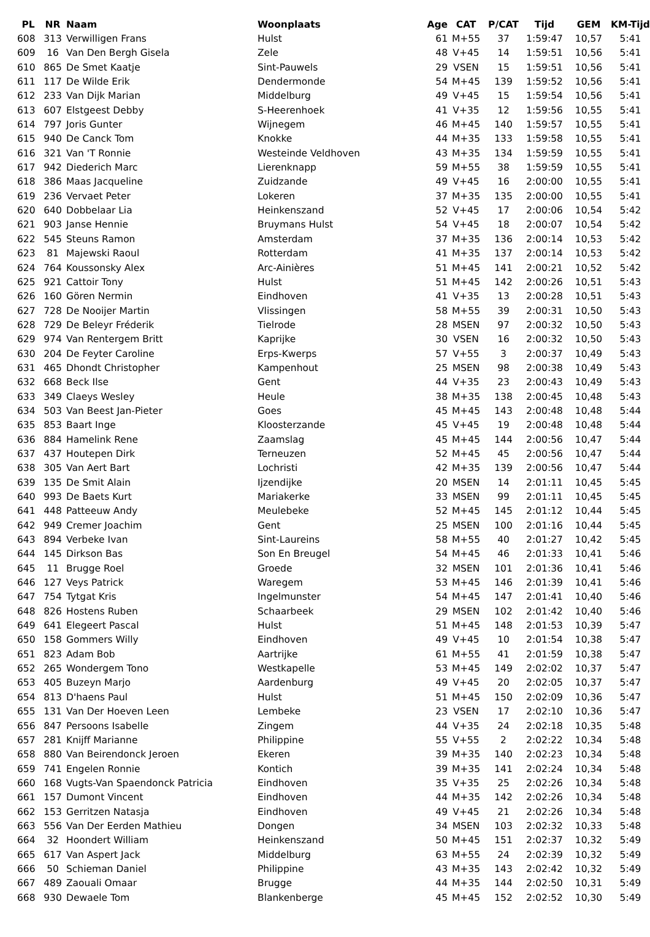| PL | NR | Naam | Woonplaats | Age | CAT | P/CAT | Tijd | GEM | KM-Tijd |
| --- | --- | --- | --- | --- | --- | --- | --- | --- | --- |
| 608 | 313 | Verwilligen Frans | Hulst | 61 | M+55 | 37 | 1:59:47 | 10,57 | 5:41 |
| 609 | 16 | Van Den Bergh Gisela | Zele | 48 | V+45 | 14 | 1:59:51 | 10,56 | 5:41 |
| 610 | 865 | De Smet Kaatje | Sint-Pauwels | 29 | VSEN | 15 | 1:59:51 | 10,56 | 5:41 |
| 611 | 117 | De Wilde Erik | Dendermonde | 54 | M+45 | 139 | 1:59:52 | 10,56 | 5:41 |
| 612 | 233 | Van Dijk Marian | Middelburg | 49 | V+45 | 15 | 1:59:54 | 10,56 | 5:41 |
| 613 | 607 | Elstgeest Debby | S-Heerenhoek | 41 | V+35 | 12 | 1:59:56 | 10,55 | 5:41 |
| 614 | 797 | Joris Gunter | Wijnegem | 46 | M+45 | 140 | 1:59:57 | 10,55 | 5:41 |
| 615 | 940 | De Canck Tom | Knokke | 44 | M+35 | 133 | 1:59:58 | 10,55 | 5:41 |
| 616 | 321 | Van 'T Ronnie | Westeinde Veldhoven | 43 | M+35 | 134 | 1:59:59 | 10,55 | 5:41 |
| 617 | 942 | Diederich Marc | Lierenknapp | 59 | M+55 | 38 | 1:59:59 | 10,55 | 5:41 |
| 618 | 386 | Maas Jacqueline | Zuidzande | 49 | V+45 | 16 | 2:00:00 | 10,55 | 5:41 |
| 619 | 236 | Vervaet Peter | Lokeren | 37 | M+35 | 135 | 2:00:00 | 10,55 | 5:41 |
| 620 | 640 | Dobbelaar Lia | Heinkenszand | 52 | V+45 | 17 | 2:00:06 | 10,54 | 5:42 |
| 621 | 903 | Janse Hennie | Bruymans Hulst | 54 | V+45 | 18 | 2:00:07 | 10,54 | 5:42 |
| 622 | 545 | Steuns Ramon | Amsterdam | 37 | M+35 | 136 | 2:00:14 | 10,53 | 5:42 |
| 623 | 81 | Majewski Raoul | Rotterdam | 41 | M+35 | 137 | 2:00:14 | 10,53 | 5:42 |
| 624 | 764 | Koussonsky Alex | Arc-Ainières | 51 | M+45 | 141 | 2:00:21 | 10,52 | 5:42 |
| 625 | 921 | Cattoir Tony | Hulst | 51 | M+45 | 142 | 2:00:26 | 10,51 | 5:43 |
| 626 | 160 | Gören Nermin | Eindhoven | 41 | V+35 | 13 | 2:00:28 | 10,51 | 5:43 |
| 627 | 728 | De Nooijer Martin | Vlissingen | 58 | M+55 | 39 | 2:00:31 | 10,50 | 5:43 |
| 628 | 729 | De Beleyr Fréderik | Tielrode | 28 | MSEN | 97 | 2:00:32 | 10,50 | 5:43 |
| 629 | 974 | Van Rentergem Britt | Kaprijke | 30 | VSEN | 16 | 2:00:32 | 10,50 | 5:43 |
| 630 | 204 | De Feyter Caroline | Erps-Kwerps | 57 | V+55 | 3 | 2:00:37 | 10,49 | 5:43 |
| 631 | 465 | Dhondt Christopher | Kampenhout | 25 | MSEN | 98 | 2:00:38 | 10,49 | 5:43 |
| 632 | 668 | Beck Ilse | Gent | 44 | V+35 | 23 | 2:00:43 | 10,49 | 5:43 |
| 633 | 349 | Claeys Wesley | Heule | 38 | M+35 | 138 | 2:00:45 | 10,48 | 5:43 |
| 634 | 503 | Van Beest Jan-Pieter | Goes | 45 | M+45 | 143 | 2:00:48 | 10,48 | 5:44 |
| 635 | 853 | Baart Inge | Kloosterzande | 45 | V+45 | 19 | 2:00:48 | 10,48 | 5:44 |
| 636 | 884 | Hamelink Rene | Zaamslag | 45 | M+45 | 144 | 2:00:56 | 10,47 | 5:44 |
| 637 | 437 | Houtepen Dirk | Terneuzen | 52 | M+45 | 45 | 2:00:56 | 10,47 | 5:44 |
| 638 | 305 | Van Aert Bart | Lochristi | 42 | M+35 | 139 | 2:00:56 | 10,47 | 5:44 |
| 639 | 135 | De Smit Alain | Ijzendijke | 20 | MSEN | 14 | 2:01:11 | 10,45 | 5:45 |
| 640 | 993 | De Baets Kurt | Mariakerke | 33 | MSEN | 99 | 2:01:11 | 10,45 | 5:45 |
| 641 | 448 | Patteeuw Andy | Meulebeke | 52 | M+45 | 145 | 2:01:12 | 10,44 | 5:45 |
| 642 | 949 | Cremer Joachim | Gent | 25 | MSEN | 100 | 2:01:16 | 10,44 | 5:45 |
| 643 | 894 | Verbeke Ivan | Sint-Laureins | 58 | M+55 | 40 | 2:01:27 | 10,42 | 5:45 |
| 644 | 145 | Dirkson Bas | Son En Breugel | 54 | M+45 | 46 | 2:01:33 | 10,41 | 5:46 |
| 645 | 11 | Brugge Roel | Groede | 32 | MSEN | 101 | 2:01:36 | 10,41 | 5:46 |
| 646 | 127 | Veys Patrick | Waregem | 53 | M+45 | 146 | 2:01:39 | 10,41 | 5:46 |
| 647 | 754 | Tytgat Kris | Ingelmunster | 54 | M+45 | 147 | 2:01:41 | 10,40 | 5:46 |
| 648 | 826 | Hostens Ruben | Schaarbeek | 29 | MSEN | 102 | 2:01:42 | 10,40 | 5:46 |
| 649 | 641 | Elegeert Pascal | Hulst | 51 | M+45 | 148 | 2:01:53 | 10,39 | 5:47 |
| 650 | 158 | Gommers Willy | Eindhoven | 49 | V+45 | 10 | 2:01:54 | 10,38 | 5:47 |
| 651 | 823 | Adam Bob | Aartrijke | 61 | M+55 | 41 | 2:01:59 | 10,38 | 5:47 |
| 652 | 265 | Wondergem Tono | Westkapelle | 53 | M+45 | 149 | 2:02:02 | 10,37 | 5:47 |
| 653 | 405 | Buzeyn Marjo | Aardenburg | 49 | V+45 | 20 | 2:02:05 | 10,37 | 5:47 |
| 654 | 813 | D'haens Paul | Hulst | 51 | M+45 | 150 | 2:02:09 | 10,36 | 5:47 |
| 655 | 131 | Van Der Hoeven Leen | Lembeke | 23 | VSEN | 17 | 2:02:10 | 10,36 | 5:47 |
| 656 | 847 | Persoons Isabelle | Zingem | 44 | V+35 | 24 | 2:02:18 | 10,35 | 5:48 |
| 657 | 281 | Knijff Marianne | Philippine | 55 | V+55 | 2 | 2:02:22 | 10,34 | 5:48 |
| 658 | 880 | Van Beirendonck Jeroen | Ekeren | 39 | M+35 | 140 | 2:02:23 | 10,34 | 5:48 |
| 659 | 741 | Engelen Ronnie | Kontich | 39 | M+35 | 141 | 2:02:24 | 10,34 | 5:48 |
| 660 | 168 | Vugts-Van Spaendonck Patricia | Eindhoven | 35 | V+35 | 25 | 2:02:26 | 10,34 | 5:48 |
| 661 | 157 | Dumont Vincent | Eindhoven | 44 | M+35 | 142 | 2:02:26 | 10,34 | 5:48 |
| 662 | 153 | Gerritzen Natasja | Eindhoven | 49 | V+45 | 21 | 2:02:26 | 10,34 | 5:48 |
| 663 | 556 | Van Der Eerden Mathieu | Dongen | 34 | MSEN | 103 | 2:02:32 | 10,33 | 5:48 |
| 664 | 32 | Hoondert William | Heinkenszand | 50 | M+45 | 151 | 2:02:37 | 10,32 | 5:49 |
| 665 | 617 | Van Aspert Jack | Middelburg | 63 | M+55 | 24 | 2:02:39 | 10,32 | 5:49 |
| 666 | 50 | Schieman Daniel | Philippine | 43 | M+35 | 143 | 2:02:42 | 10,32 | 5:49 |
| 667 | 489 | Zaouali Omaar | Brugge | 44 | M+35 | 144 | 2:02:50 | 10,31 | 5:49 |
| 668 | 930 | Dewaele Tom | Blankenberge | 45 | M+45 | 152 | 2:02:52 | 10,30 | 5:49 |